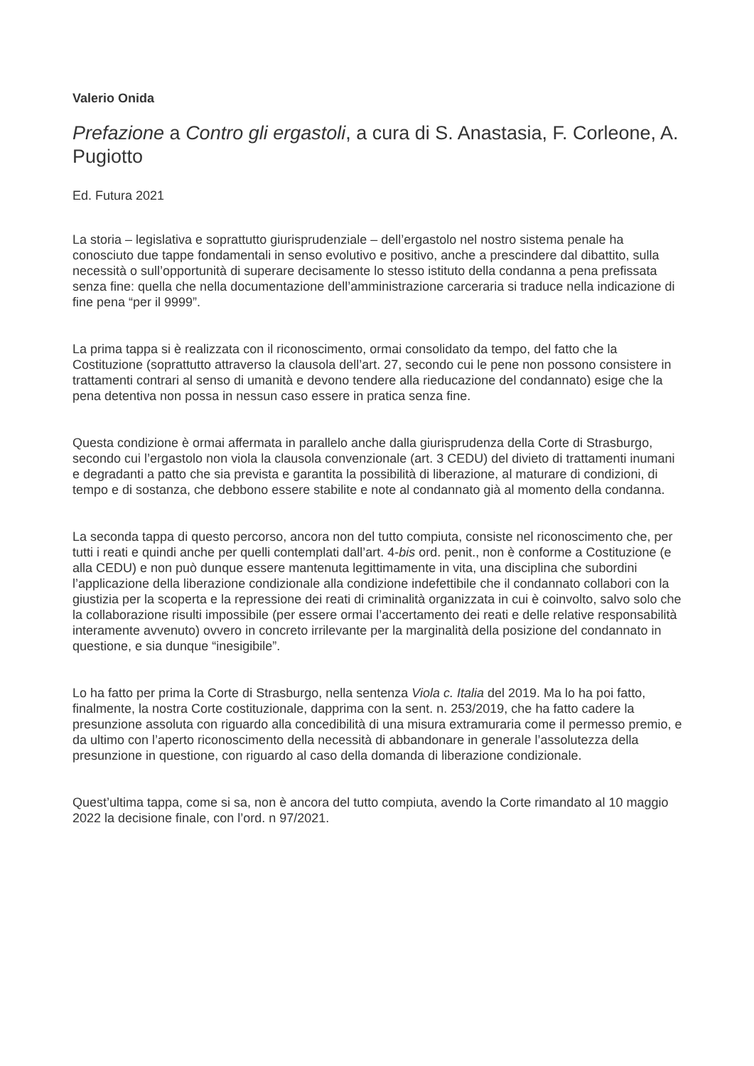Valerio Onida
Prefazione a Contro gli ergastoli, a cura di S. Anastasia, F. Corleone, A. Pugiotto
Ed. Futura 2021
La storia – legislativa e soprattutto giurisprudenziale – dell’ergastolo nel nostro sistema penale ha conosciuto due tappe fondamentali in senso evolutivo e positivo, anche a prescindere dal dibattito, sulla necessità o sull’opportunità di superare decisamente lo stesso istituto della condanna a pena prefissata senza fine: quella che nella documentazione dell’amministrazione carceraria si traduce nella indicazione di fine pena “per il 9999”.
La prima tappa si è realizzata con il riconoscimento, ormai consolidato da tempo, del fatto che la Costituzione (soprattutto attraverso la clausola dell’art. 27, secondo cui le pene non possono consistere in trattamenti contrari al senso di umanità e devono tendere alla rieducazione del condannato) esige che la pena detentiva non possa in nessun caso essere in pratica senza fine.
Questa condizione è ormai affermata in parallelo anche dalla giurisprudenza della Corte di Strasburgo, secondo cui l’ergastolo non viola la clausola convenzionale (art. 3 CEDU) del divieto di trattamenti inumani e degradanti a patto che sia prevista e garantita la possibilità di liberazione, al maturare di condizioni, di tempo e di sostanza, che debbono essere stabilite e note al condannato già al momento della condanna.
La seconda tappa di questo percorso, ancora non del tutto compiuta, consiste nel riconoscimento che, per tutti i reati e quindi anche per quelli contemplati dall’art. 4-bis ord. penit., non è conforme a Costituzione (e alla CEDU) e non può dunque essere mantenuta legittimamente in vita, una disciplina che subordini l’applicazione della liberazione condizionale alla condizione indefettibile che il condannato collabori con la giustizia per la scoperta e la repressione dei reati di criminalità organizzata in cui è coinvolto, salvo solo che la collaborazione risulti impossibile (per essere ormai l’accertamento dei reati e delle relative responsabilità interamente avvenuto) ovvero in concreto irrilevante per la marginalità della posizione del condannato in questione, e sia dunque “inesigibile”.
Lo ha fatto per prima la Corte di Strasburgo, nella sentenza Viola c. Italia del 2019. Ma lo ha poi fatto, finalmente, la nostra Corte costituzionale, dapprima con la sent. n. 253/2019, che ha fatto cadere la presunzione assoluta con riguardo alla concedibilità di una misura extramuraria come il permesso premio, e da ultimo con l’aperto riconoscimento della necessità di abbandonare in generale l’assolutezza della presunzione in questione, con riguardo al caso della domanda di liberazione condizionale.
Quest’ultima tappa, come si sa, non è ancora del tutto compiuta, avendo la Corte rimandato al 10 maggio 2022 la decisione finale, con l’ord. n 97/2021.